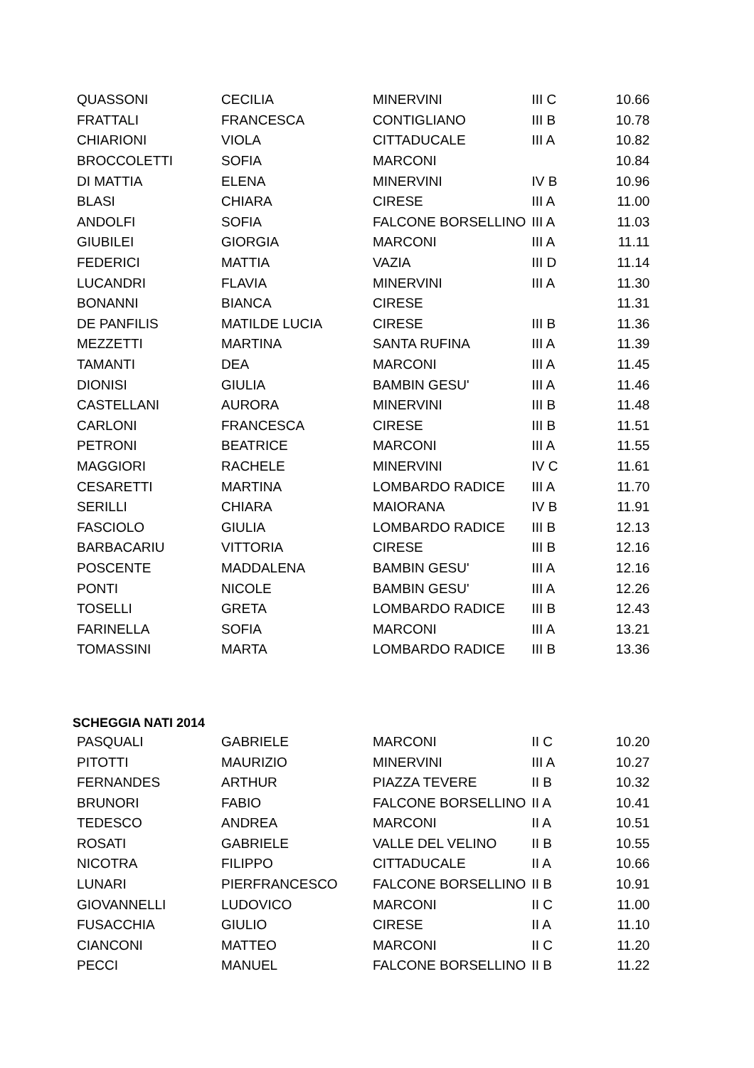| QUASSONI | CECILIA | MINERVINI | III C | 10.66 |
| FRATTALI | FRANCESCA | CONTIGLIANO | III B | 10.78 |
| CHIARIONI | VIOLA | CITTADUCALE | III A | 10.82 |
| BROCCOLETTI | SOFIA | MARCONI | | 10.84 |
| DI MATTIA | ELENA | MINERVINI | IV B | 10.96 |
| BLASI | CHIARA | CIRESE | III A | 11.00 |
| ANDOLFI | SOFIA | FALCONE BORSELLINO | III A | 11.03 |
| GIUBILEI | GIORGIA | MARCONI | III A | 11.11 |
| FEDERICI | MATTIA | VAZIA | III D | 11.14 |
| LUCANDRI | FLAVIA | MINERVINI | III A | 11.30 |
| BONANNI | BIANCA | CIRESE | | 11.31 |
| DE PANFILIS | MATILDE LUCIA | CIRESE | III B | 11.36 |
| MEZZETTI | MARTINA | SANTA RUFINA | III A | 11.39 |
| TAMANTI | DEA | MARCONI | III A | 11.45 |
| DIONISI | GIULIA | BAMBIN GESU' | III A | 11.46 |
| CASTELLANI | AURORA | MINERVINI | III B | 11.48 |
| CARLONI | FRANCESCA | CIRESE | III B | 11.51 |
| PETRONI | BEATRICE | MARCONI | III A | 11.55 |
| MAGGIORI | RACHELE | MINERVINI | IV C | 11.61 |
| CESARETTI | MARTINA | LOMBARDO RADICE | III A | 11.70 |
| SERILLI | CHIARA | MAIORANA | IV B | 11.91 |
| FASCIOLO | GIULIA | LOMBARDO RADICE | III B | 12.13 |
| BARBACARIU | VITTORIA | CIRESE | III B | 12.16 |
| POSCENTE | MADDALENA | BAMBIN GESU' | III A | 12.16 |
| PONTI | NICOLE | BAMBIN GESU' | III A | 12.26 |
| TOSELLI | GRETA | LOMBARDO RADICE | III B | 12.43 |
| FARINELLA | SOFIA | MARCONI | III A | 13.21 |
| TOMASSINI | MARTA | LOMBARDO RADICE | III B | 13.36 |
SCHEGGIA NATI 2014
| PASQUALI | GABRIELE | MARCONI | II C | 10.20 |
| PITOTTI | MAURIZIO | MINERVINI | III A | 10.27 |
| FERNANDES | ARTHUR | PIAZZA TEVERE | II B | 10.32 |
| BRUNORI | FABIO | FALCONE BORSELLINO | II A | 10.41 |
| TEDESCO | ANDREA | MARCONI | II A | 10.51 |
| ROSATI | GABRIELE | VALLE DEL VELINO | II B | 10.55 |
| NICOTRA | FILIPPO | CITTADUCALE | II A | 10.66 |
| LUNARI | PIERFRANCESCO | FALCONE BORSELLINO | II B | 10.91 |
| GIOVANNELLI | LUDOVICO | MARCONI | II C | 11.00 |
| FUSACCHIA | GIULIO | CIRESE | II A | 11.10 |
| CIANCONI | MATTEO | MARCONI | II C | 11.20 |
| PECCI | MANUEL | FALCONE BORSELLINO | II B | 11.22 |